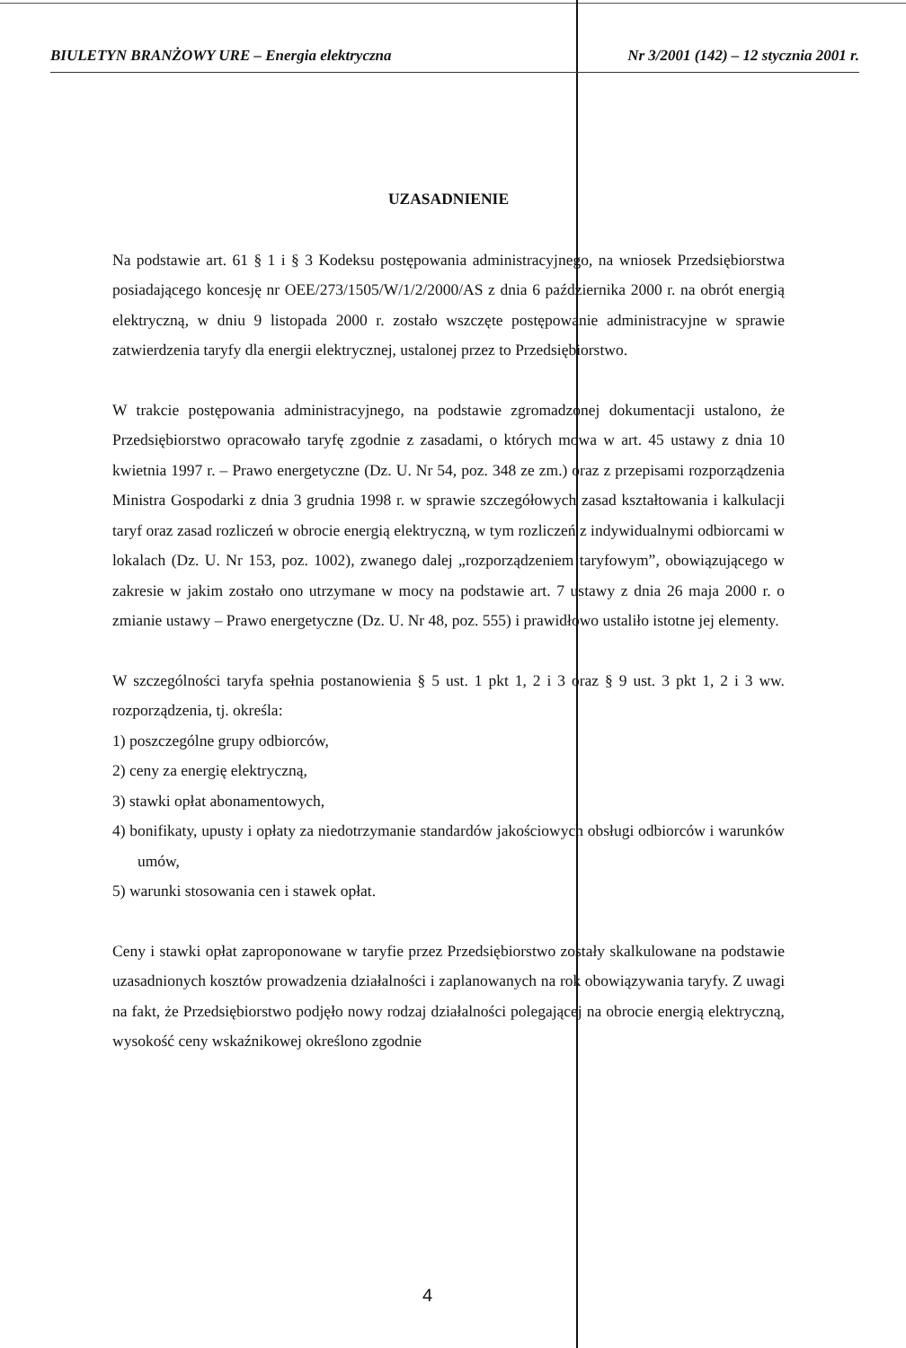BIULETYN BRANŻOWY URE – Energia elektryczna Nr 3/2001 (142) – 12 stycznia 2001 r.
UZASADNIENIE
Na podstawie art. 61 § 1 i § 3 Kodeksu postępowania administracyjnego, na wniosek Przedsiębiorstwa posiadającego koncesję nr OEE/273/1505/W/1/2/2000/AS z dnia 6 października 2000 r. na obrót energią elektryczną, w dniu 9 listopada 2000 r. zostało wszczęte postępowanie administracyjne w sprawie zatwierdzenia taryfy dla energii elektrycznej, ustalonej przez to Przedsiębiorstwo.
W trakcie postępowania administracyjnego, na podstawie zgromadzonej dokumentacji ustalono, że Przedsiębiorstwo opracowało taryfę zgodnie z zasadami, o których mowa w art. 45 ustawy z dnia 10 kwietnia 1997 r. – Prawo energetyczne (Dz. U. Nr 54, poz. 348 ze zm.) oraz z przepisami rozporządzenia Ministra Gospodarki z dnia 3 grudnia 1998 r. w sprawie szczegółowych zasad kształtowania i kalkulacji taryf oraz zasad rozliczeń w obrocie energią elektryczną, w tym rozliczeń z indywidualnymi odbiorcami w lokalach (Dz. U. Nr 153, poz. 1002), zwanego dalej „rozporządzeniem taryfowym”, obowiązującego w zakresie w jakim zostało ono utrzymane w mocy na podstawie art. 7 ustawy z dnia 26 maja 2000 r. o zmianie ustawy – Prawo energetyczne (Dz. U. Nr 48, poz. 555) i prawidłowo ustaliło istotne jej elementy.
W szczególności taryfa spełnia postanowienia § 5 ust. 1 pkt 1, 2 i 3 oraz § 9 ust. 3 pkt 1, 2 i 3 ww. rozporządzenia, tj. określa:
1) poszczególne grupy odbiorców,
2) ceny za energię elektryczną,
3) stawki opłat abonamentowych,
4) bonifikaty, upusty i opłaty za niedotrzymanie standardów jakościowych obsługi odbiorców i warunków umów,
5) warunki stosowania cen i stawek opłat.
Ceny i stawki opłat zaproponowane w taryfie przez Przedsiębiorstwo zostały skalkulowane na podstawie uzasadnionych kosztów prowadzenia działalności i zaplanowanych na rok obowiązywania taryfy. Z uwagi na fakt, że Przedsiębiorstwo podjęło nowy rodzaj działalności polegającej na obrocie energią elektryczną, wysokość ceny wskaźnikowej określono zgodnie
4